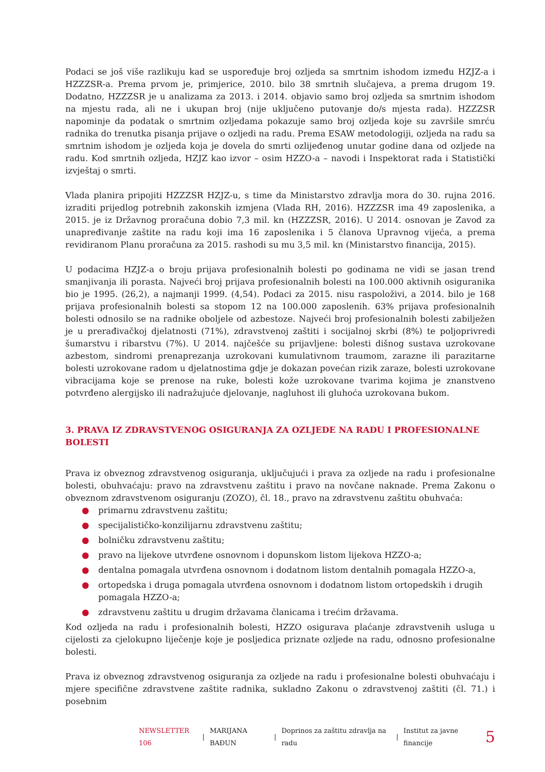Podaci se još više razlikuju kad se uspoređuje broj ozljeda sa smrtnim ishodom između HZJZ-a i HZZZSR-a. Prema prvom je, primjerice, 2010. bilo 38 smrtnih slučajeva, a prema drugom 19. Dodatno, HZZZSR je u analizama za 2013. i 2014. objavio samo broj ozljeda sa smrtnim ishodom na mjestu rada, ali ne i ukupan broj (nije uključeno putovanje do/s mjesta rada). HZZZSR napominje da podatak o smrtnim ozljedama pokazuje samo broj ozljeda koje su završile smrću radnika do trenutka pisanja prijave o ozljedi na radu. Prema ESAW metodologiji, ozljeda na radu sa smrtnim ishodom je ozljeda koja je dovela do smrti ozlijeđenog unutar godine dana od ozljede na radu. Kod smrtnih ozljeda, HZJZ kao izvor – osim HZZO-a – navodi i Inspektorat rada i Statistički izvještaj o smrti.
Vlada planira pripojiti HZZZSR HZJZ-u, s time da Ministarstvo zdravlja mora do 30. rujna 2016. izraditi prijedlog potrebnih zakonskih izmjena (Vlada RH, 2016). HZZZSR ima 49 zaposlenika, a 2015. je iz Državnog proračuna dobio 7,3 mil. kn (HZZZSR, 2016). U 2014. osnovan je Zavod za unapređivanje zaštite na radu koji ima 16 zaposlenika i 5 članova Upravnog vijeća, a prema revidiranom Planu proračuna za 2015. rashodi su mu 3,5 mil. kn (Ministarstvo financija, 2015).
U podacima HZJZ-a o broju prijava profesionalnih bolesti po godinama ne vidi se jasan trend smanjivanja ili porasta. Najveći broj prijava profesionalnih bolesti na 100.000 aktivnih osiguranika bio je 1995. (26,2), a najmanji 1999. (4,54). Podaci za 2015. nisu raspoloživi, a 2014. bilo je 168 prijava profesionalnih bolesti sa stopom 12 na 100.000 zaposlenih. 63% prijava profesionalnih bolesti odnosilo se na radnike oboljele od azbestoze. Najveći broj profesionalnih bolesti zabilježen je u prerađivačkoj djelatnosti (71%), zdravstvenoj zaštiti i socijalnoj skrbi (8%) te poljoprivredi šumarstvu i ribarstvu (7%). U 2014. najčešće su prijavljene: bolesti dišnog sustava uzrokovane azbestom, sindromi prenaprezanja uzrokovani kumulativnom traumom, zarazne ili parazitarne bolesti uzrokovane radom u djelatnostima gdje je dokazan povećan rizik zaraze, bolesti uzrokovane vibracijama koje se prenose na ruke, bolesti kože uzrokovane tvarima kojima je znanstveno potvrđeno alergijsko ili nadražujuće djelovanje, nagluhost ili gluhoća uzrokovana bukom.
3. PRAVA IZ ZDRAVSTVENOG OSIGURANJA ZA OZLJEDE NA RADU I PROFESIONALNE BOLESTI
Prava iz obveznog zdravstvenog osiguranja, uključujući i prava za ozljede na radu i profesionalne bolesti, obuhvaćaju: pravo na zdravstvenu zaštitu i pravo na novčane naknade. Prema Zakonu o obveznom zdravstvenom osiguranju (ZOZO), čl. 18., pravo na zdravstvenu zaštitu obuhvaća:
● primarnu zdravstvenu zaštitu;
● specijalističko-konzilijarnu zdravstvenu zaštitu;
● bolničku zdravstvenu zaštitu;
● pravo na lijekove utvrđene osnovnom i dopunskom listom lijekova HZZO-a;
● dentalna pomagala utvrđena osnovnom i dodatnom listom dentalnih pomagala HZZO-a,
● ortopedska i druga pomagala utvrđena osnovnom i dodatnom listom ortopedskih i drugih pomagala HZZO-a;
● zdravstvenu zaštitu u drugim državama članicama i trećim državama.
Kod ozljeda na radu i profesionalnih bolesti, HZZO osigurava plaćanje zdravstvenih usluga u cijelosti za cjelokupno liječenje koje je posljedica priznate ozljede na radu, odnosno profesionalne bolesti.
Prava iz obveznog zdravstvenog osiguranja za ozljede na radu i profesionalne bolesti obuhvaćaju i mjere specifične zdravstvene zaštite radnika, sukladno Zakonu o zdravstvenoj zaštiti (čl. 71.) i posebnim
NEWSLETTER 106 | MARIJANA BAĐUN | Doprinos za zaštitu zdravlja na radu | Institut za javne financije 5